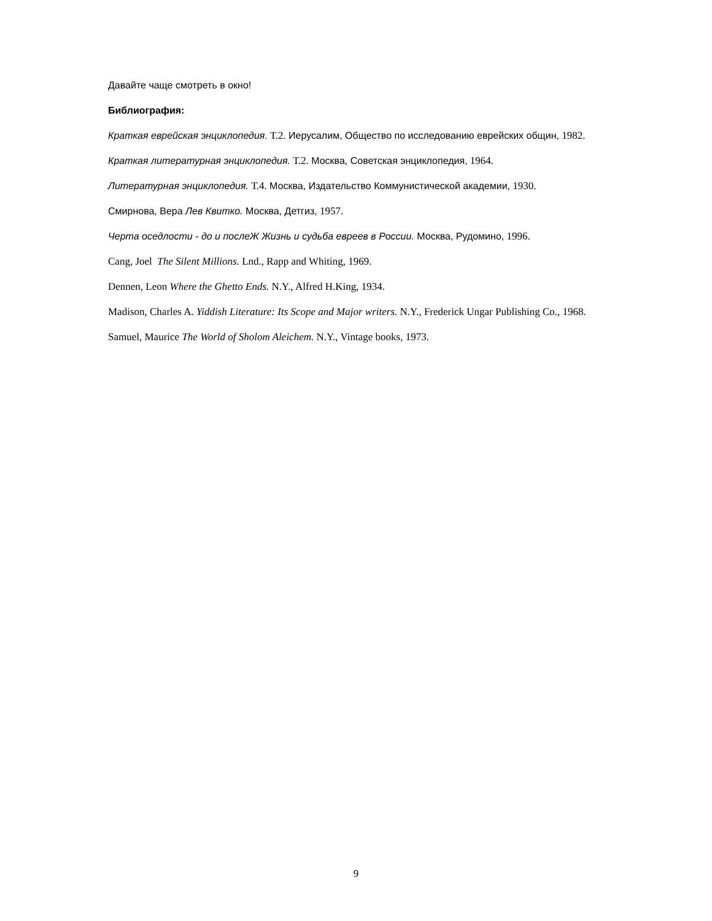Давайте чаще смотреть в окно!
Библиография:
Краткая еврейская энциклопедия. Т.2. Иерусалим, Общество по исследованию еврейских общин, 1982.
Краткая литературная энциклопедия. Т.2. Москва, Советская энциклопедия, 1964.
Литературная энциклопедия. Т.4. Москва, Издательство Коммунистической академии, 1930.
Смирнова, Вера Лев Квитко. Москва, Детгиз, 1957.
Черта оседлости - до и послеЖ Жизнь и судьба евреев в России. Москва, Рудомино, 1996.
Cang, Joel The Silent Millions. Lnd., Rapp and Whiting, 1969.
Dennen, Leon Where the Ghetto Ends. N.Y., Alfred H.King, 1934.
Madison, Charles A. Yiddish Literature: Its Scope and Major writers. N.Y., Frederick Ungar Publishing Co., 1968.
Samuel, Maurice The World of Sholom Aleichem. N.Y., Vintage books, 1973.
9